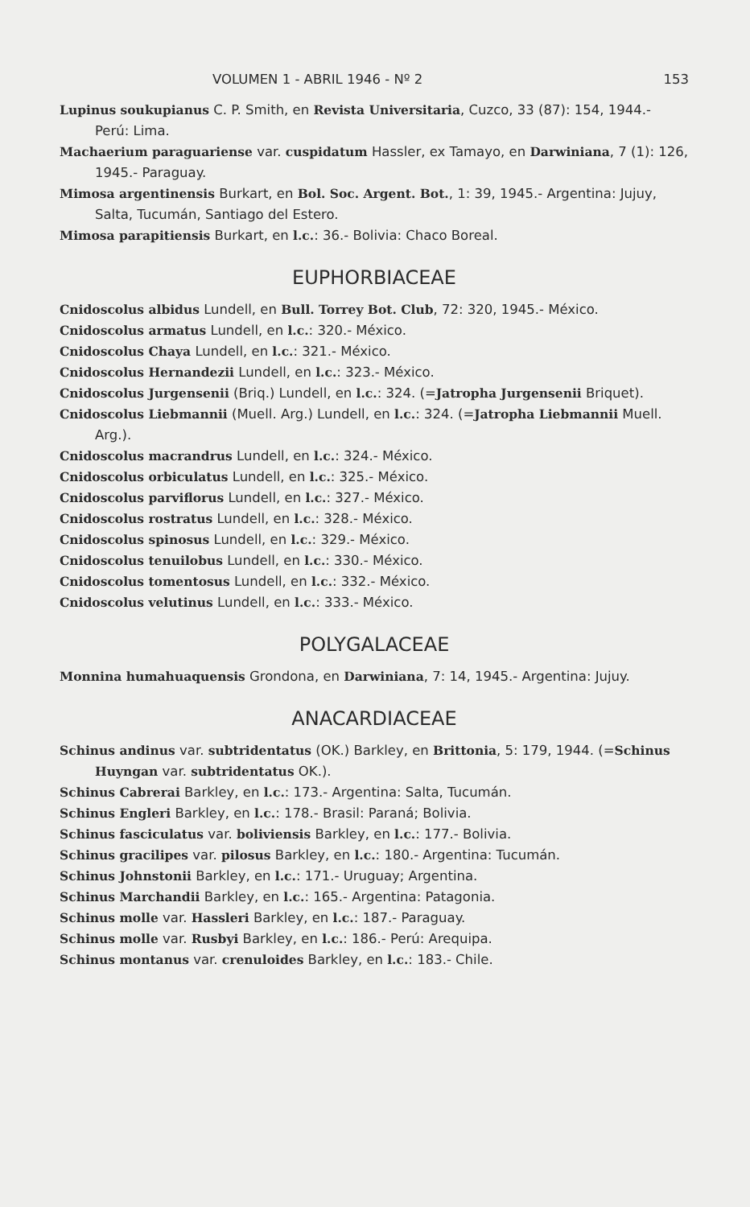VOLUMEN 1 - ABRIL 1946 - Nº 2 153
Lupinus soukupianus C. P. Smith, en Revista Universitaria, Cuzco, 33 (87): 154, 1944.- Perú: Lima.
Machaerium paraguariense var. cuspidatum Hassler, ex Tamayo, en Darwiniana, 7 (1): 126, 1945.- Paraguay.
Mimosa argentinensis Burkart, en Bol. Soc. Argent. Bot., 1: 39, 1945.- Argentina: Jujuy, Salta, Tucumán, Santiago del Estero.
Mimosa parapitiensis Burkart, en l.c.: 36.- Bolivia: Chaco Boreal.
EUPHORBIACEAE
Cnidoscolus albidus Lundell, en Bull. Torrey Bot. Club, 72: 320, 1945.- México.
Cnidoscolus armatus Lundell, en l.c.: 320.- México.
Cnidoscolus Chaya Lundell, en l.c.: 321.- México.
Cnidoscolus Hernandezii Lundell, en l.c.: 323.- México.
Cnidoscolus Jurgensenii (Briq.) Lundell, en l.c.: 324. (=Jatropha Jurgensenii Briquet).
Cnidoscolus Liebmannii (Muell. Arg.) Lundell, en l.c.: 324. (=Jatropha Liebmannii Muell. Arg.).
Cnidoscolus macrandrus Lundell, en l.c.: 324.- México.
Cnidoscolus orbiculatus Lundell, en l.c.: 325.- México.
Cnidoscolus parviflorus Lundell, en l.c.: 327.- México.
Cnidoscolus rostratus Lundell, en l.c.: 328.- México.
Cnidoscolus spinosus Lundell, en l.c.: 329.- México.
Cnidoscolus tenuilobus Lundell, en l.c.: 330.- México.
Cnidoscolus tomentosus Lundell, en l.c.: 332.- México.
Cnidoscolus velutinus Lundell, en l.c.: 333.- México.
POLYGALACEAE
Monnina humahuaquensis Grondona, en Darwiniana, 7: 14, 1945.- Argentina: Jujuy.
ANACARDIACEAE
Schinus andinus var. subtridentatus (OK.) Barkley, en Brittonia, 5: 179, 1944. (=Schinus Huyngan var. subtridentatus OK.).
Schinus Cabrerai Barkley, en l.c.: 173.- Argentina: Salta, Tucumán.
Schinus Engleri Barkley, en l.c.: 178.- Brasil: Paraná; Bolivia.
Schinus fasciculatus var. boliviensis Barkley, en l.c.: 177.- Bolivia.
Schinus gracilipes var. pilosus Barkley, en l.c.: 180.- Argentina: Tucumán.
Schinus Johnstonii Barkley, en l.c.: 171.- Uruguay; Argentina.
Schinus Marchandii Barkley, en l.c.: 165.- Argentina: Patagonia.
Schinus molle var. Hassleri Barkley, en l.c.: 187.- Paraguay.
Schinus molle var. Rusbyi Barkley, en l.c.: 186.- Perú: Arequipa.
Schinus montanus var. crenuloides Barkley, en l.c.: 183.- Chile.